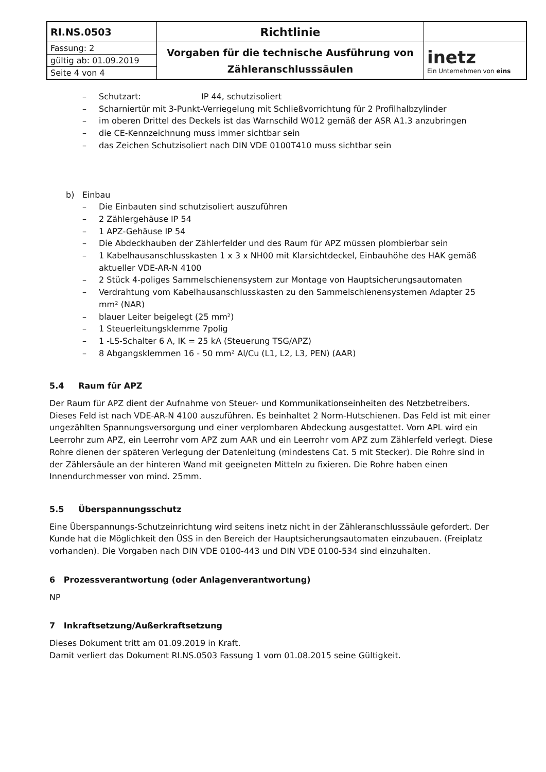| RI.NS.0503 | Richtlinie | |
| Fassung: 2 | Vorgaben für die technische Ausführung von Zähleranschlusssäulen | inetz Ein Unternehmen von eins |
| gültig ab: 01.09.2019 | | |
| Seite 4 von 4 | | |
– Schutzart: IP 44, schutzisoliert
– Scharniertür mit 3-Punkt-Verriegelung mit Schließvorrichtung für 2 Profilhalbzylinder
– im oberen Drittel des Deckels ist das Warnschild W012 gemäß der ASR A1.3 anzubringen
– die CE-Kennzeichnung muss immer sichtbar sein
– das Zeichen Schutzisoliert nach DIN VDE 0100T410 muss sichtbar sein
b) Einbau
– Die Einbauten sind schutzisoliert auszuführen
– 2 Zählergehäuse IP 54
– 1 APZ-Gehäuse IP 54
– Die Abdeckhauben der Zählerfelder und des Raum für APZ müssen plombierbar sein
– 1 Kabelhausanschlusskasten 1 x 3 x NH00 mit Klarsichtdeckel, Einbauhöhe des HAK gemäß aktueller VDE-AR-N 4100
– 2 Stück 4-poliges Sammelschienensystem zur Montage von Hauptsicherungsautomaten
– Verdrahtung vom Kabelhausanschlusskasten zu den Sammelschienensystemen Adapter 25 mm² (NAR)
– blauer Leiter beigelegt (25 mm²)
– 1 Steuerleitungsklemme 7polig
– 1 -LS-Schalter 6 A, IK = 25 kA (Steuerung TSG/APZ)
– 8 Abgangsklemmen 16 - 50 mm² Al/Cu (L1, L2, L3, PEN) (AAR)
5.4 Raum für APZ
Der Raum für APZ dient der Aufnahme von Steuer- und Kommunikationseinheiten des Netzbetreibers. Dieses Feld ist nach VDE-AR-N 4100 auszuführen. Es beinhaltet 2 Norm-Hutschienen. Das Feld ist mit einer ungezählten Spannungsversorgung und einer verplombaren Abdeckung ausgestattet. Vom APL wird ein Leerrohr zum APZ, ein Leerrohr vom APZ zum AAR und ein Leerrohr vom APZ zum Zählerfeld verlegt. Diese Rohre dienen der späteren Verlegung der Datenleitung (mindestens Cat. 5 mit Stecker). Die Rohre sind in der Zählersäule an der hinteren Wand mit geeigneten Mitteln zu fixieren. Die Rohre haben einen Innendurchmesser von mind. 25mm.
5.5 Überspannungsschutz
Eine Überspannungs-Schutzeinrichtung wird seitens inetz nicht in der Zähleranschlusssäule gefordert. Der Kunde hat die Möglichkeit den ÜSS in den Bereich der Hauptsicherungsautomaten einzubauen. (Freiplatz vorhanden). Die Vorgaben nach DIN VDE 0100-443 und DIN VDE 0100-534 sind einzuhalten.
6 Prozessverantwortung (oder Anlagenverantwortung)
NP
7 Inkraftsetzung/Außerkraftsetzung
Dieses Dokument tritt am 01.09.2019 in Kraft.
Damit verliert das Dokument RI.NS.0503 Fassung 1 vom 01.08.2015 seine Gültigkeit.